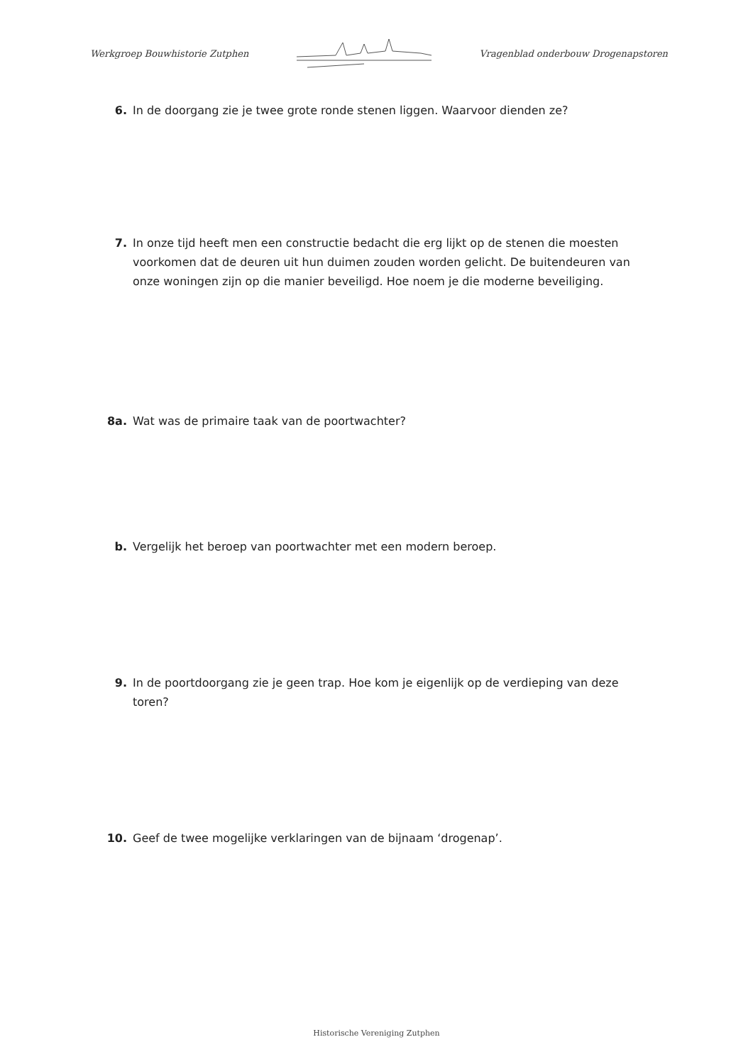Werkgroep Bouwhistorie Zutphen Vragenblad onderbouw Drogenapstoren
6. In de doorgang zie je twee grote ronde stenen liggen. Waarvoor dienden ze?
7. In onze tijd heeft men een constructie bedacht die erg lijkt op de stenen die moesten voorkomen dat de deuren uit hun duimen zouden worden gelicht. De buitendeuren van onze woningen zijn op die manier beveiligd. Hoe noem je die moderne beveiliging.
8a. Wat was de primaire taak van de poortwachter?
b. Vergelijk het beroep van poortwachter met een modern beroep.
9. In de poortdoorgang zie je geen trap. Hoe kom je eigenlijk op de verdieping van deze toren?
10. Geef de twee mogelijke verklaringen van de bijnaam ‘drogenap’.
Historische Vereniging Zutphen